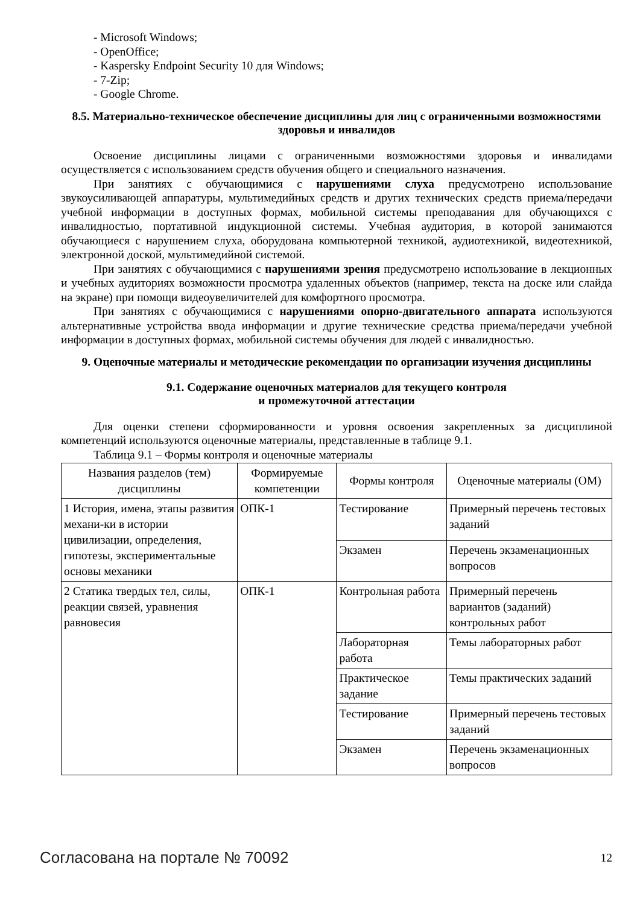- Microsoft Windows;
- OpenOffice;
- Kaspersky Endpoint Security 10 для Windows;
- 7-Zip;
- Google Chrome.
8.5. Материально-техническое обеспечение дисциплины для лиц с ограниченными возможностями здоровья и инвалидов
Освоение дисциплины лицами с ограниченными возможностями здоровья и инвалидами осуществляется с использованием средств обучения общего и специального назначения.
При занятиях с обучающимися с нарушениями слуха предусмотрено использование звукоусиливающей аппаратуры, мультимедийных средств и других технических средств приема/передачи учебной информации в доступных формах, мобильной системы преподавания для обучающихся с инвалидностью, портативной индукционной системы. Учебная аудитория, в которой занимаются обучающиеся с нарушением слуха, оборудована компьютерной техникой, аудиотехникой, видеотехникой, электронной доской, мультимедийной системой.
При занятиях с обучающимися с нарушениями зрения предусмотрено использование в лекционных и учебных аудиториях возможности просмотра удаленных объектов (например, текста на доске или слайда на экране) при помощи видеоувеличителей для комфортного просмотра.
При занятиях с обучающимися с нарушениями опорно-двигательного аппарата используются альтернативные устройства ввода информации и другие технические средства приема/передачи учебной информации в доступных формах, мобильной системы обучения для людей с инвалидностью.
9. Оценочные материалы и методические рекомендации по организации изучения дисциплины
9.1. Содержание оценочных материалов для текущего контроля
и промежуточной аттестации
Для оценки степени сформированности и уровня освоения закрепленных за дисциплиной компетенций используются оценочные материалы, представленные в таблице 9.1.
Таблица 9.1 – Формы контроля и оценочные материалы
| Названия разделов (тем) дисциплины | Формируемые компетенции | Формы контроля | Оценочные материалы (ОМ) |
| --- | --- | --- | --- |
| 1 История, имена, этапы развития механи-ки в истории цивилизации, определения, гипотезы, экспериментальные основы механики | ОПК-1 | Тестирование | Примерный перечень тестовых заданий |
| | | Экзамен | Перечень экзаменационных вопросов |
| 2 Статика твердых тел, силы, реакции связей, уравнения равновесия | ОПК-1 | Контрольная работа | Примерный перечень вариантов (заданий) контрольных работ |
| | | Лабораторная работа | Темы лабораторных работ |
| | | Практическое задание | Темы практических заданий |
| | | Тестирование | Примерный перечень тестовых заданий |
| | | Экзамен | Перечень экзаменационных вопросов |
Согласована на портале № 70092 12